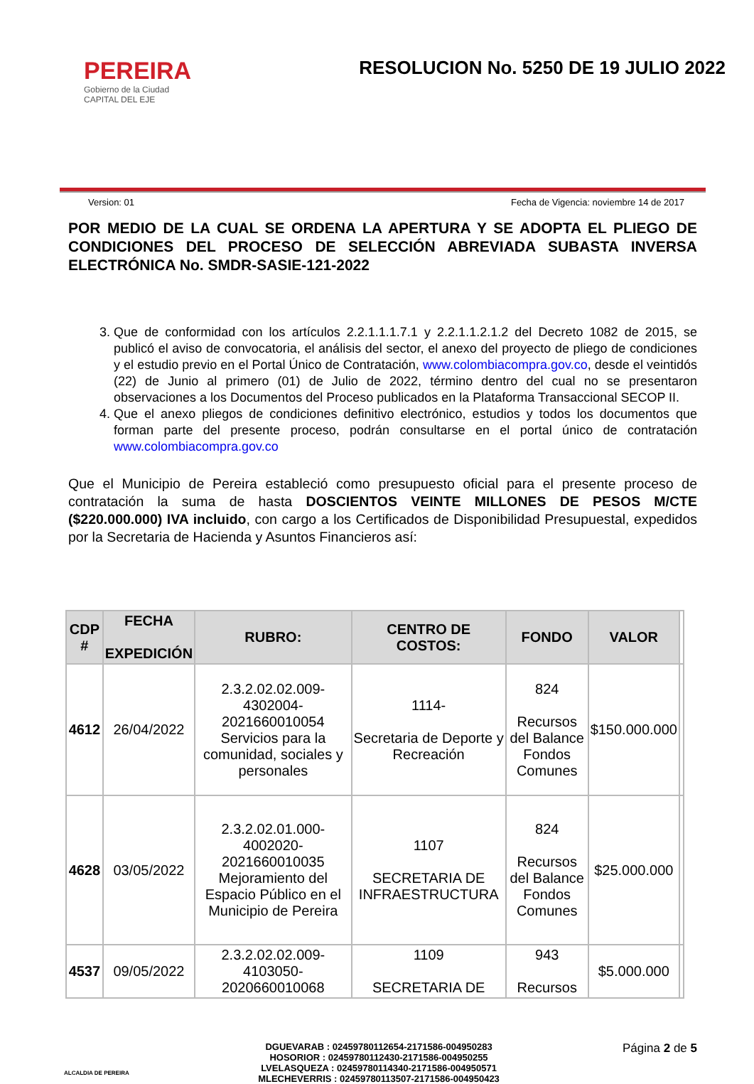PEREIRA
Gobierno de la Ciudad
CAPITAL DEL EJE
RESOLUCION No. 5250 DE 19 JULIO 2022
Version: 01 Fecha de Vigencia: noviembre 14 de 2017
POR MEDIO DE LA CUAL SE ORDENA LA APERTURA Y SE ADOPTA EL PLIEGO DE CONDICIONES DEL PROCESO DE SELECCIÓN ABREVIADA SUBASTA INVERSA ELECTRÓNICA No. SMDR-SASIE-121-2022
3. Que de conformidad con los artículos 2.2.1.1.1.7.1 y 2.2.1.1.2.1.2 del Decreto 1082 de 2015, se publicó el aviso de convocatoria, el análisis del sector, el anexo del proyecto de pliego de condiciones y el estudio previo en el Portal Único de Contratación, www.colombiacompra.gov.co, desde el veintidós (22) de Junio al primero (01) de Julio de 2022, término dentro del cual no se presentaron observaciones a los Documentos del Proceso publicados en la Plataforma Transaccional SECOP II.
4. Que el anexo pliegos de condiciones definitivo electrónico, estudios y todos los documentos que forman parte del presente proceso, podrán consultarse en el portal único de contratación www.colombiacompra.gov.co
Que el Municipio de Pereira estableció como presupuesto oficial para el presente proceso de contratación la suma de hasta DOSCIENTOS VEINTE MILLONES DE PESOS M/CTE ($220.000.000) IVA incluido, con cargo a los Certificados de Disponibilidad Presupuestal, expedidos por la Secretaria de Hacienda y Asuntos Financieros así:
| CDP # | FECHA EXPEDICIÓN | RUBRO: | CENTRO DE COSTOS: | FONDO | VALOR | |
| --- | --- | --- | --- | --- | --- | --- |
| 4612 | 26/04/2022 | 2.3.2.02.02.009-4302004-2021660010054 Servicios para la comunidad, sociales y personales | 1114- Secretaria de Deporte y Recreación | 824 Recursos del Balance Fondos Comunes | $150.000.000 | |
| 4628 | 03/05/2022 | 2.3.2.02.01.000-4002020-2021660010035 Mejoramiento del Espacio Público en el Municipio de Pereira | 1107 SECRETARIA DE INFRAESTRUCTURA | 824 Recursos del Balance Fondos Comunes | $25.000.000 | |
| 4537 | 09/05/2022 | 2.3.2.02.02.009-4103050-2020660010068 | 1109 SECRETARIA DE | 943 Recursos | $5.000.000 | |
ALCALDIA DE PEREIRA
DGUEVARAB : 02459780112654-2171586-004950283
HOSORIOR : 02459780112430-2171586-004950255
LVELASQUEZA : 02459780114340-2171586-004950571
MLECHEVERRIS : 02459780113507-2171586-004950423
Página 2 de 5